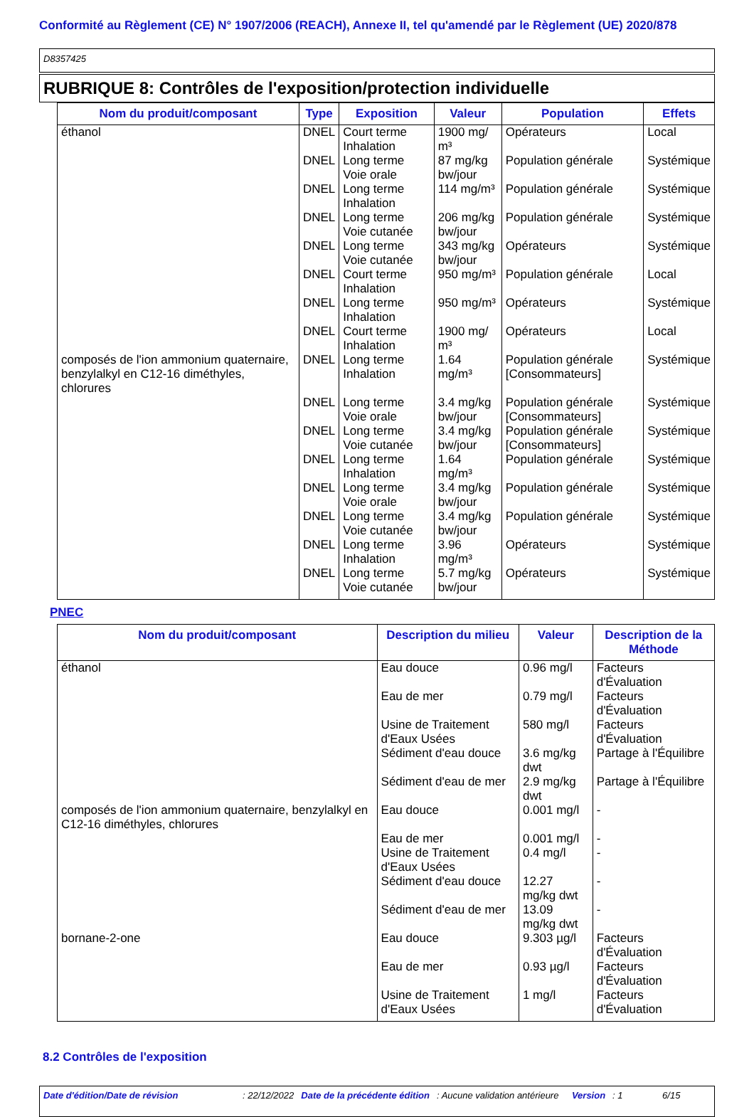Conformité au Règlement (CE) N° 1907/2006 (REACH), Annexe II, tel qu'amendé par le Règlement (UE) 2020/878
D8357425
RUBRIQUE 8: Contrôles de l'exposition/protection individuelle
| Nom du produit/composant | Type | Exposition | Valeur | Population | Effets |
| --- | --- | --- | --- | --- | --- |
| éthanol | DNEL | Court terme Inhalation | 1900 mg/ m³ | Opérateurs | Local |
| | DNEL | Long terme Voie orale | 87 mg/kg bw/jour | Population générale | Systémique |
| | DNEL | Long terme Inhalation | 114 mg/m³ | Population générale | Systémique |
| | DNEL | Long terme Voie cutanée | 206 mg/kg bw/jour | Population générale | Systémique |
| | DNEL | Long terme Voie cutanée | 343 mg/kg bw/jour | Opérateurs | Systémique |
| | DNEL | Court terme Inhalation | 950 mg/m³ | Population générale | Local |
| | DNEL | Long terme Inhalation | 950 mg/m³ | Opérateurs | Systémique |
| | DNEL | Court terme Inhalation | 1900 mg/ m³ | Opérateurs | Local |
| composés de l'ion ammonium quaternaire, benzylalkyl en C12-16 diméthyles, chlorures | DNEL | Long terme Inhalation | 1.64 mg/m³ | Population générale [Consommateurs] | Systémique |
| | DNEL | Long terme Voie orale | 3.4 mg/kg bw/jour | Population générale [Consommateurs] | Systémique |
| | DNEL | Long terme Voie cutanée | 3.4 mg/kg bw/jour | Population générale [Consommateurs] | Systémique |
| | DNEL | Long terme Inhalation | 1.64 mg/m³ | Population générale | Systémique |
| | DNEL | Long terme Voie orale | 3.4 mg/kg bw/jour | Population générale | Systémique |
| | DNEL | Long terme Voie cutanée | 3.4 mg/kg bw/jour | Population générale | Systémique |
| | DNEL | Long terme Inhalation | 3.96 mg/m³ | Opérateurs | Systémique |
| | DNEL | Long terme Voie cutanée | 5.7 mg/kg bw/jour | Opérateurs | Systémique |
PNEC
| Nom du produit/composant | Description du milieu | Valeur | Description de la Méthode |
| --- | --- | --- | --- |
| éthanol | Eau douce | 0.96 mg/l | Facteurs d'Évaluation |
| | Eau de mer | 0.79 mg/l | Facteurs d'Évaluation |
| | Usine de Traitement d'Eaux Usées | 580 mg/l | Facteurs d'Évaluation |
| | Sédiment d'eau douce | 3.6 mg/kg dwt | Partage à l'Équilibre |
| | Sédiment d'eau de mer | 2.9 mg/kg dwt | Partage à l'Équilibre |
| composés de l'ion ammonium quaternaire, benzylalkyl en C12-16 diméthyles, chlorures | Eau douce | 0.001 mg/l | - |
| | Eau de mer | 0.001 mg/l | - |
| | Usine de Traitement d'Eaux Usées | 0.4 mg/l | - |
| | Sédiment d'eau douce | 12.27 mg/kg dwt | - |
| | Sédiment d'eau de mer | 13.09 mg/kg dwt | - |
| bornane-2-one | Eau douce | 9.303 µg/l | Facteurs d'Évaluation |
| | Eau de mer | 0.93 µg/l | Facteurs d'Évaluation |
| | Usine de Traitement d'Eaux Usées | 1 mg/l | Facteurs d'Évaluation |
8.2 Contrôles de l'exposition
Date d'édition/Date de révision: 22/12/2022 Date de la précédente édition: Aucune validation antérieure Version: 1 6/15